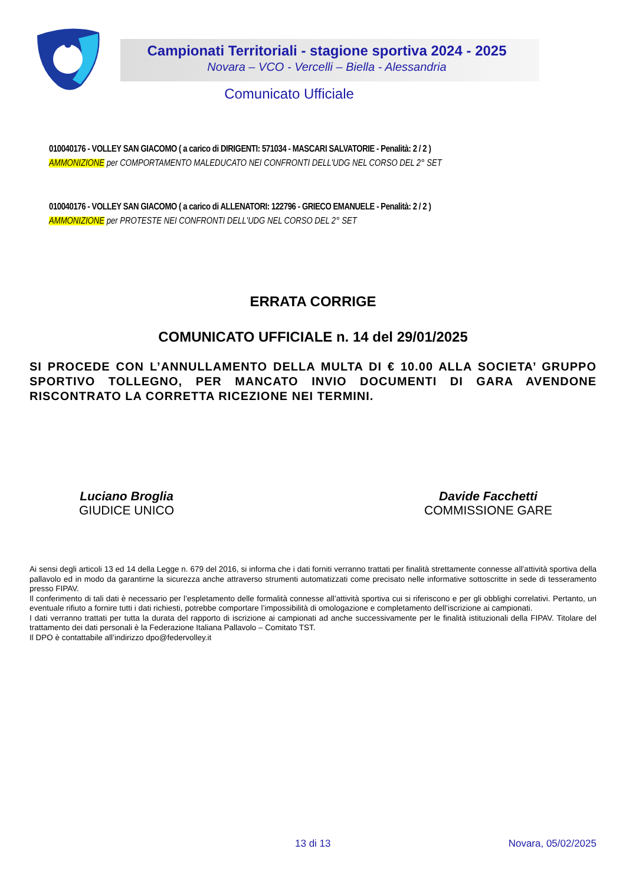Campionati Territoriali - stagione sportiva 2024 - 2025
Novara – VCO - Vercelli – Biella - Alessandria
Comunicato Ufficiale
010040176 - VOLLEY SAN GIACOMO ( a carico di DIRIGENTI: 571034 - MASCARI SALVATORIE - Penalità: 2 / 2 )
AMMONIZIONE per COMPORTAMENTO MALEDUCATO NEI CONFRONTI DELL'UDG NEL CORSO DEL 2° SET
010040176 - VOLLEY SAN GIACOMO ( a carico di ALLENATORI: 122796 - GRIECO EMANUELE - Penalità: 2 / 2 )
AMMONIZIONE per PROTESTE NEI CONFRONTI DELL'UDG NEL CORSO DEL 2° SET
ERRATA CORRIGE
COMUNICATO UFFICIALE n. 14 del 29/01/2025
SI PROCEDE CON L’ANNULLAMENTO DELLA MULTA DI € 10.00 ALLA SOCIETA’ GRUPPO SPORTIVO TOLLEGNO, PER MANCATO INVIO DOCUMENTI DI GARA AVENDONE RISCONTRATO LA CORRETTA RICEZIONE NEI TERMINI.
Luciano Broglia
GIUDICE UNICO
Davide Facchetti
COMMISSIONE GARE
Ai sensi degli articoli 13 ed 14 della Legge n. 679 del 2016, si informa che i dati forniti verranno trattati per finalità strettamente connesse all’attività sportiva della pallavolo ed in modo da garantirne la sicurezza anche attraverso strumenti automatizzati come precisato nelle informative sottoscritte in sede di tesseramento presso FIPAV.
Il conferimento di tali dati è necessario per l’espletamento delle formalità connesse all’attività sportiva cui si riferiscono e per gli obblighi correlativi. Pertanto, un eventuale rifiuto a fornire tutti i dati richiesti, potrebbe comportare l’impossibilità di omologazione e completamento dell’iscrizione ai campionati.
I dati verranno trattati per tutta la durata del rapporto di iscrizione ai campionati ad anche successivamente per le finalità istituzionali della FIPAV. Titolare del trattamento dei dati personali è la Federazione Italiana Pallavolo – Comitato TST.
Il DPO è contattabile all’indirizzo dpo@federvolley.it
13 di 13 Novara, 05/02/2025